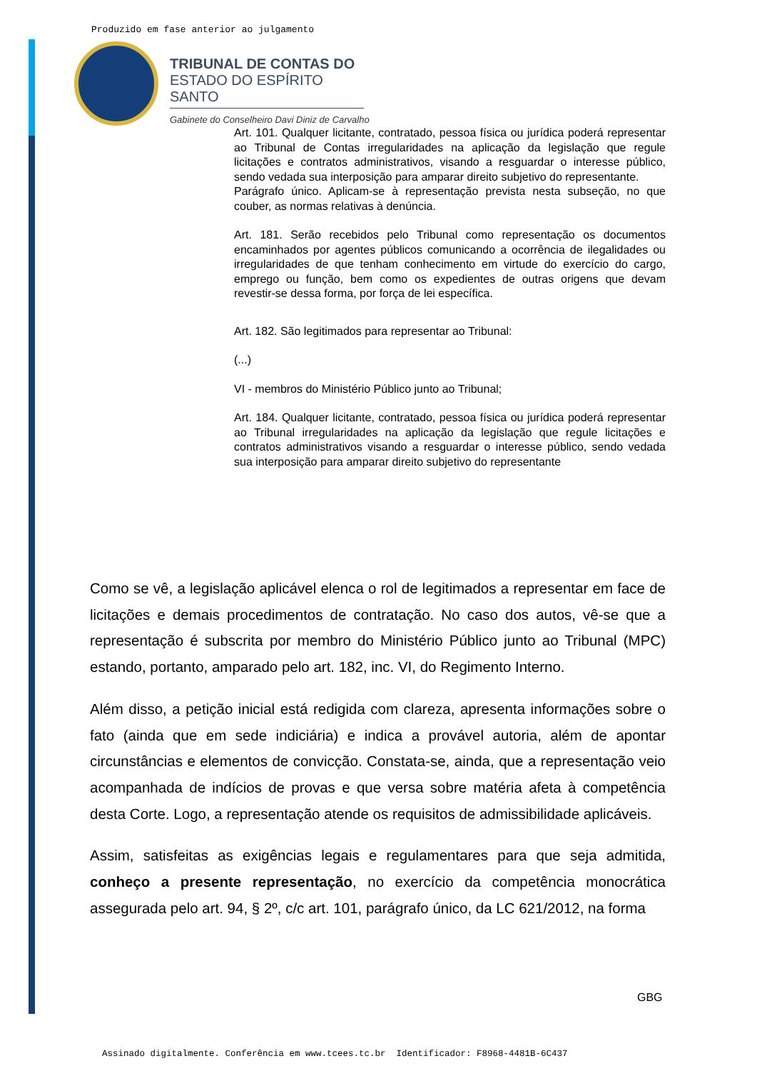Produzido em fase anterior ao julgamento
TRIBUNAL DE CONTAS DO
ESTADO DO ESPÍRITO SANTO
Gabinete do Conselheiro Davi Diniz de Carvalho
Art. 101. Qualquer licitante, contratado, pessoa física ou jurídica poderá representar ao Tribunal de Contas irregularidades na aplicação da legislação que regule licitações e contratos administrativos, visando a resguardar o interesse público, sendo vedada sua interposição para amparar direito subjetivo do representante.
Parágrafo único. Aplicam-se à representação prevista nesta subseção, no que couber, as normas relativas à denúncia.
Art. 181. Serão recebidos pelo Tribunal como representação os documentos encaminhados por agentes públicos comunicando a ocorrência de ilegalidades ou irregularidades de que tenham conhecimento em virtude do exercício do cargo, emprego ou função, bem como os expedientes de outras origens que devam revestir-se dessa forma, por força de lei específica.
Art. 182. São legitimados para representar ao Tribunal:
(...)
VI - membros do Ministério Público junto ao Tribunal;
Art. 184. Qualquer licitante, contratado, pessoa física ou jurídica poderá representar ao Tribunal irregularidades na aplicação da legislação que regule licitações e contratos administrativos visando a resguardar o interesse público, sendo vedada sua interposição para amparar direito subjetivo do representante
Como se vê, a legislação aplicável elenca o rol de legitimados a representar em face de licitações e demais procedimentos de contratação. No caso dos autos, vê-se que a representação é subscrita por membro do Ministério Público junto ao Tribunal (MPC) estando, portanto, amparado pelo art. 182, inc. VI, do Regimento Interno.
Além disso, a petição inicial está redigida com clareza, apresenta informações sobre o fato (ainda que em sede indiciária) e indica a provável autoria, além de apontar circunstâncias e elementos de convicção. Constata-se, ainda, que a representação veio acompanhada de indícios de provas e que versa sobre matéria afeta à competência desta Corte. Logo, a representação atende os requisitos de admissibilidade aplicáveis.
Assim, satisfeitas as exigências legais e regulamentares para que seja admitida, conheço a presente representação, no exercício da competência monocrática assegurada pelo art. 94, § 2º, c/c art. 101, parágrafo único, da LC 621/2012, na forma
GBG
Assinado digitalmente. Conferência em www.tcees.tc.br Identificador: F8968-4481B-6C437